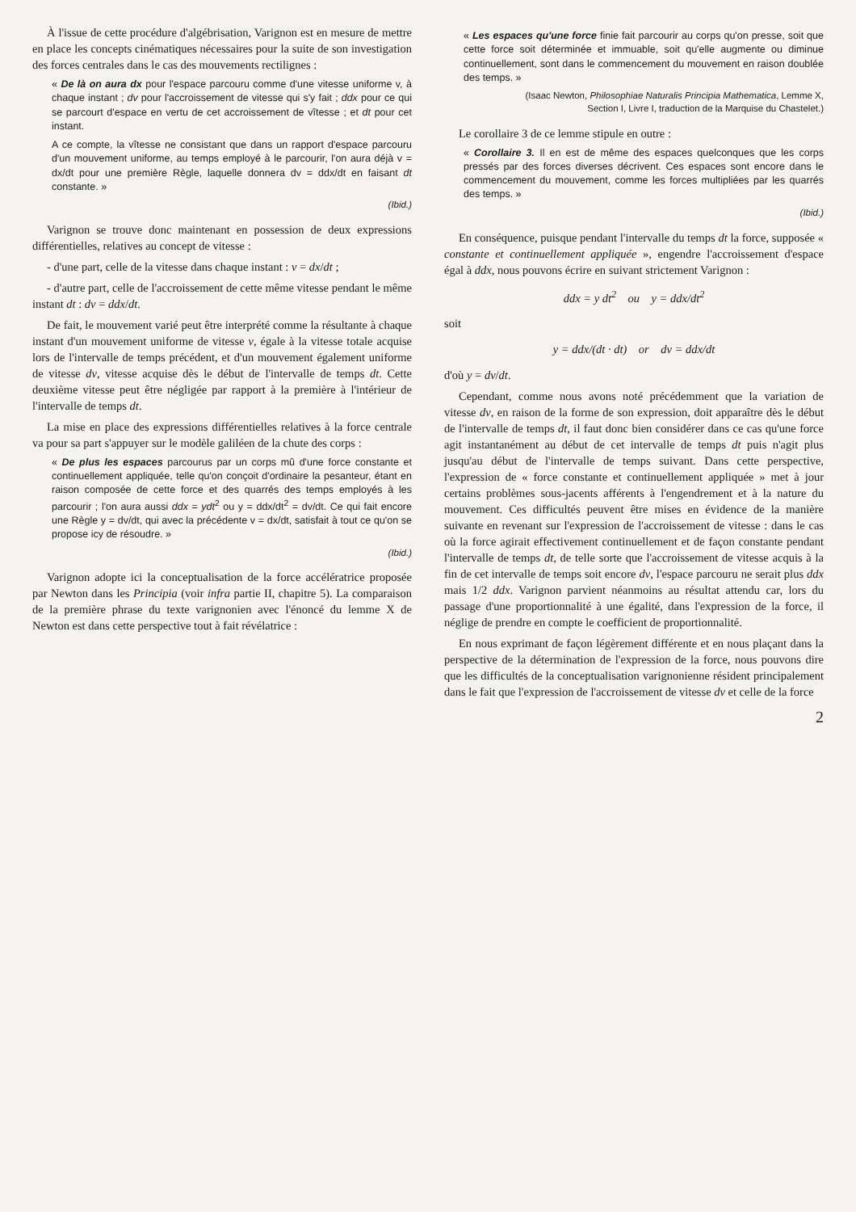À l'issue de cette procédure d'algébrisation, Varignon est en mesure de mettre en place les concepts cinématiques nécessaires pour la suite de son investigation des forces centrales dans le cas des mouvements rectilignes :
« De là on aura dx pour l'espace parcouru comme d'une vitesse uniforme v, à chaque instant ; dv pour l'accroissement de vitesse qui s'y fait ; ddx pour ce qui se parcourt d'espace en vertu de cet accroissement de vîtesse ; et dt pour cet instant.
A ce compte, la vîtesse ne consistant que dans un rapport d'espace parcouru d'un mouvement uniforme, au temps employé à le parcourir, l'on aura déjà v = dx/dt pour une première Règle, laquelle donnera dv = ddx/dt en faisant dt constante. »
(Ibid.)
Varignon se trouve donc maintenant en possession de deux expressions différentielles, relatives au concept de vitesse :
- d'une part, celle de la vitesse dans chaque instant : v = dx/dt ;
- d'autre part, celle de l'accroissement de cette même vitesse pendant le même instant dt : dv = ddx/dt.
De fait, le mouvement varié peut être interprété comme la résultante à chaque instant d'un mouvement uniforme de vitesse v, égale à la vitesse totale acquise lors de l'intervalle de temps précédent, et d'un mouvement également uniforme de vitesse dv, vitesse acquise dès le début de l'intervalle de temps dt. Cette deuxième vitesse peut être négligée par rapport à la première à l'intérieur de l'intervalle de temps dt.
La mise en place des expressions différentielles relatives à la force centrale va pour sa part s'appuyer sur le modèle galiléen de la chute des corps :
« De plus les espaces parcourus par un corps mû d'une force constante et continuellement appliquée, telle qu'on conçoit d'ordinaire la pesanteur, étant en raison composée de cette force et des quarrés des temps employés à les parcourir ; l'on aura aussi ddx = ydt<sup>2</sup> ou y = ddx/dt<sup>2</sup> = dv/dt. Ce qui fait encore une Règle y = dv/dt, qui avec la précédente v = dx/dt, satisfait à tout ce qu'on se propose icy de résoudre. »
(Ibid.)
Varignon adopte ici la conceptualisation de la force accélératrice proposée par Newton dans les Principia (voir infra partie II, chapitre 5). La comparaison de la première phrase du texte varignonien avec l'énoncé du lemme X de Newton est dans cette perspective tout à fait révélatrice :
« Les espaces qu'une force finie fait parcourir au corps qu'on presse, soit que cette force soit déterminée et immuable, soit qu'elle augmente ou diminue continuellement, sont dans le commencement du mouvement en raison doublée des temps. »
(Isaac Newton, Philosophiae Naturalis Principia Mathematica, Lemme X,
Section I, Livre I, traduction de la Marquise du Chastelet.)
Le corollaire 3 de ce lemme stipule en outre :
« Corollaire 3. Il en est de même des espaces quelconques que les corps pressés par des forces diverses décrivent. Ces espaces sont encore dans le commencement du mouvement, comme les forces multipliées par les quarrés des temps. »
(Ibid.)
En conséquence, puisque pendant l'intervalle du temps dt la force, supposée « constante et continuellement appliquée », engendre l'accroissement d'espace égal à ddx, nous pouvons écrire en suivant strictement Varignon :
ddx = y dt<sup>2</sup> ou y = ddx/dt<sup>2</sup>
soit
y = ddx/(dt · dt) or dv = ddx/dt
d'où y = dv/dt.
Cependant, comme nous avons noté précédemment que la variation de vitesse dv, en raison de la forme de son expression, doit apparaître dès le début de l'intervalle de temps dt, il faut donc bien considérer dans ce cas qu'une force agit instantanément au début de cet intervalle de temps dt puis n'agit plus jusqu'au début de l'intervalle de temps suivant. Dans cette perspective, l'expression de « force constante et continuellement appliquée » met à jour certains problèmes sous-jacents afférents à l'engendrement et à la nature du mouvement. Ces difficultés peuvent être mises en évidence de la manière suivante en revenant sur l'expression de l'accroissement de vitesse : dans le cas où la force agirait effectivement continuellement et de façon constante pendant l'intervalle de temps dt, de telle sorte que l'accroissement de vitesse acquis à la fin de cet intervalle de temps soit encore dv, l'espace parcouru ne serait plus ddx mais 1/2 ddx. Varignon parvient néanmoins au résultat attendu car, lors du passage d'une proportionnalité à une égalité, dans l'expression de la force, il néglige de prendre en compte le coefficient de proportionnalité.
En nous exprimant de façon légèrement différente et en nous plaçant dans la perspective de la détermination de l'expression de la force, nous pouvons dire que les difficultés de la conceptualisation varignonienne résident principalement dans le fait que l'expression de l'accroissement de vitesse dv et celle de la force
2